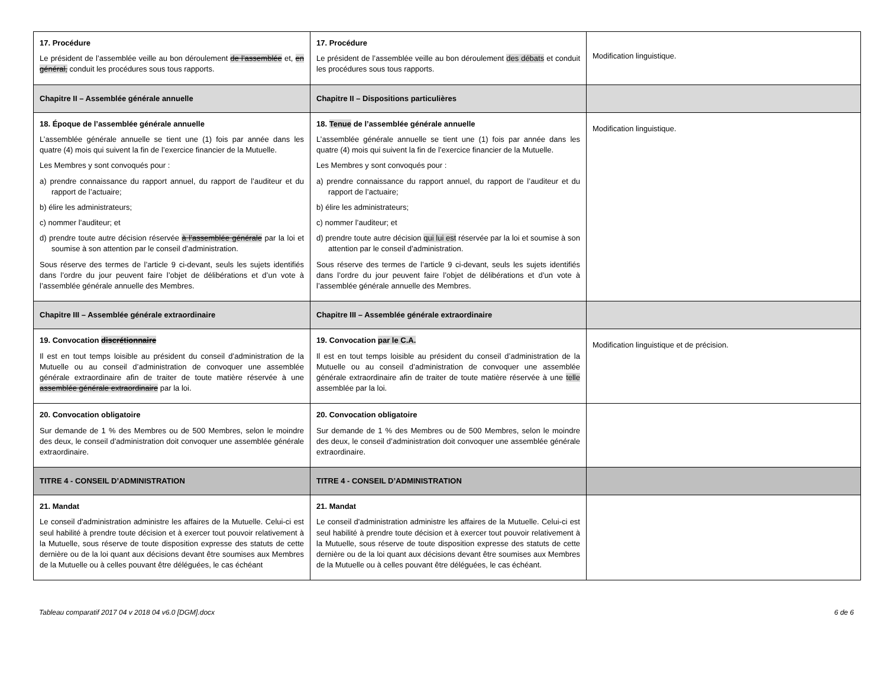| 17. Procédure Le président de l’assemblée veille au bon déroulement de l’assemblée et, en général, conduit les procédures sous tous rapports. | 17. Procédure Le président de l’assemblée veille au bon déroulement des débats et conduit les procédures sous tous rapports. | Modification linguistique. |
| Chapitre II – Assemblée générale annuelle | Chapitre II – Dispositions particulières | |
| 18. Époque de l’assemblée générale annuelle L’assemblée générale annuelle se tient une (1) fois par année dans les quatre (4) mois qui suivent la fin de l’exercice financier de la Mutuelle. Les Membres y sont convoqués pour : a) prendre connaissance du rapport annuel, du rapport de l’auditeur et du rapport de l’actuaire; b) élire les administrateurs; c) nommer l’auditeur; et d) prendre toute autre décision réservée à l’assemblée générale par la loi et soumise à son attention par le conseil d’administration. Sous réserve des termes de l’article 9 ci-devant, seuls les sujets identifiés dans l’ordre du jour peuvent faire l’objet de délibérations et d’un vote à l’assemblée générale annuelle des Membres. | 18. Tenue de l’assemblée générale annuelle L’assemblée générale annuelle se tient une (1) fois par année dans les quatre (4) mois qui suivent la fin de l’exercice financier de la Mutuelle. Les Membres y sont convoqués pour : a) prendre connaissance du rapport annuel, du rapport de l’auditeur et du rapport de l’actuaire; b) élire les administrateurs; c) nommer l’auditeur; et d) prendre toute autre décision qui lui est réservée par la loi et soumise à son attention par le conseil d’administration. Sous réserve des termes de l’article 9 ci-devant, seuls les sujets identifiés dans l’ordre du jour peuvent faire l’objet de délibérations et d’un vote à l’assemblée générale annuelle des Membres. | Modification linguistique. |
| Chapitre III – Assemblée générale extraordinaire | Chapitre III – Assemblée générale extraordinaire | |
| 19. Convocation discrétionnaire Il est en tout temps loisible au président du conseil d’administration de la Mutuelle ou au conseil d’administration de convoquer une assemblée générale extraordinaire afin de traiter de toute matière réservée à une assemblée générale extraordinaire par la loi. | 19. Convocation par le C.A. Il est en tout temps loisible au président du conseil d’administration de la Mutuelle ou au conseil d’administration de convoquer une assemblée générale extraordinaire afin de traiter de toute matière réservée à une telle assemblée par la loi. | Modification linguistique et de précision. |
| 20. Convocation obligatoire Sur demande de 1 % des Membres ou de 500 Membres, selon le moindre des deux, le conseil d’administration doit convoquer une assemblée générale extraordinaire. | 20. Convocation obligatoire Sur demande de 1 % des Membres ou de 500 Membres, selon le moindre des deux, le conseil d’administration doit convoquer une assemblée générale extraordinaire. | |
| TITRE 4 - CONSEIL D’ADMINISTRATION | TITRE 4 - CONSEIL D’ADMINISTRATION | |
| 21. Mandat Le conseil d'administration administre les affaires de la Mutuelle. Celui-ci est seul habilité à prendre toute décision et à exercer tout pouvoir relativement à la Mutuelle, sous réserve de toute disposition expresse des statuts de cette dernière ou de la loi quant aux décisions devant être soumises aux Membres de la Mutuelle ou à celles pouvant être déléguées, le cas échéant | 21. Mandat Le conseil d'administration administre les affaires de la Mutuelle. Celui-ci est seul habilité à prendre toute décision et à exercer tout pouvoir relativement à la Mutuelle, sous réserve de toute disposition expresse des statuts de cette dernière ou de la loi quant aux décisions devant être soumises aux Membres de la Mutuelle ou à celles pouvant être déléguées, le cas échéant. | |
Tableau comparatif 2017 04 v 2018 04 v6.0 [DGM].docx 6 de 6